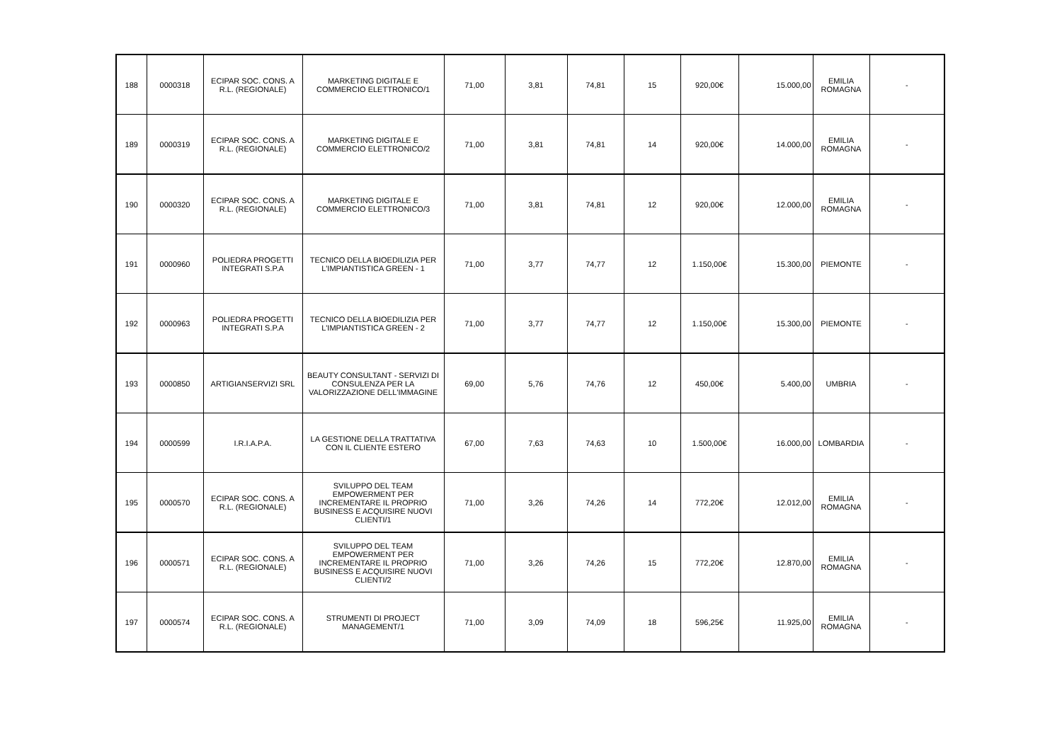| 188 | 0000318 | ECIPAR SOC. CONS. A R.L. (REGIONALE) | MARKETING DIGITALE E COMMERCIO ELETTRONICO/1 | 71,00 | 3,81 | 74,81 | 15 | 920,00€ | 15.000,00 | EMILIA ROMAGNA | - |
| 189 | 0000319 | ECIPAR SOC. CONS. A R.L. (REGIONALE) | MARKETING DIGITALE E COMMERCIO ELETTRONICO/2 | 71,00 | 3,81 | 74,81 | 14 | 920,00€ | 14.000,00 | EMILIA ROMAGNA | - |
| 190 | 0000320 | ECIPAR SOC. CONS. A R.L. (REGIONALE) | MARKETING DIGITALE E COMMERCIO ELETTRONICO/3 | 71,00 | 3,81 | 74,81 | 12 | 920,00€ | 12.000,00 | EMILIA ROMAGNA | - |
| 191 | 0000960 | POLIEDRA PROGETTI INTEGRATI S.P.A | TECNICO DELLA BIOEDILIZIA PER L'IMPIANTISTICA GREEN - 1 | 71,00 | 3,77 | 74,77 | 12 | 1.150,00€ | 15.300,00 | PIEMONTE | - |
| 192 | 0000963 | POLIEDRA PROGETTI INTEGRATI S.P.A | TECNICO DELLA BIOEDILIZIA PER L'IMPIANTISTICA GREEN - 2 | 71,00 | 3,77 | 74,77 | 12 | 1.150,00€ | 15.300,00 | PIEMONTE | - |
| 193 | 0000850 | ARTIGIANSERVIZI SRL | BEAUTY CONSULTANT - SERVIZI DI CONSULENZA PER LA VALORIZZAZIONE DELL'IMMAGINE | 69,00 | 5,76 | 74,76 | 12 | 450,00€ | 5.400,00 | UMBRIA | - |
| 194 | 0000599 | I.R.I.A.P.A. | LA GESTIONE DELLA TRATTATIVA CON IL CLIENTE ESTERO | 67,00 | 7,63 | 74,63 | 10 | 1.500,00€ | 16.000,00 | LOMBARDIA | - |
| 195 | 0000570 | ECIPAR SOC. CONS. A R.L. (REGIONALE) | SVILUPPO DEL TEAM EMPOWERMENT PER INCREMENTARE IL PROPRIO BUSINESS E ACQUISIRE NUOVI CLIENTI/1 | 71,00 | 3,26 | 74,26 | 14 | 772,20€ | 12.012,00 | EMILIA ROMAGNA | - |
| 196 | 0000571 | ECIPAR SOC. CONS. A R.L. (REGIONALE) | SVILUPPO DEL TEAM EMPOWERMENT PER INCREMENTARE IL PROPRIO BUSINESS E ACQUISIRE NUOVI CLIENTI/2 | 71,00 | 3,26 | 74,26 | 15 | 772,20€ | 12.870,00 | EMILIA ROMAGNA | - |
| 197 | 0000574 | ECIPAR SOC. CONS. A R.L. (REGIONALE) | STRUMENTI DI PROJECT MANAGEMENT/1 | 71,00 | 3,09 | 74,09 | 18 | 596,25€ | 11.925,00 | EMILIA ROMAGNA | - |